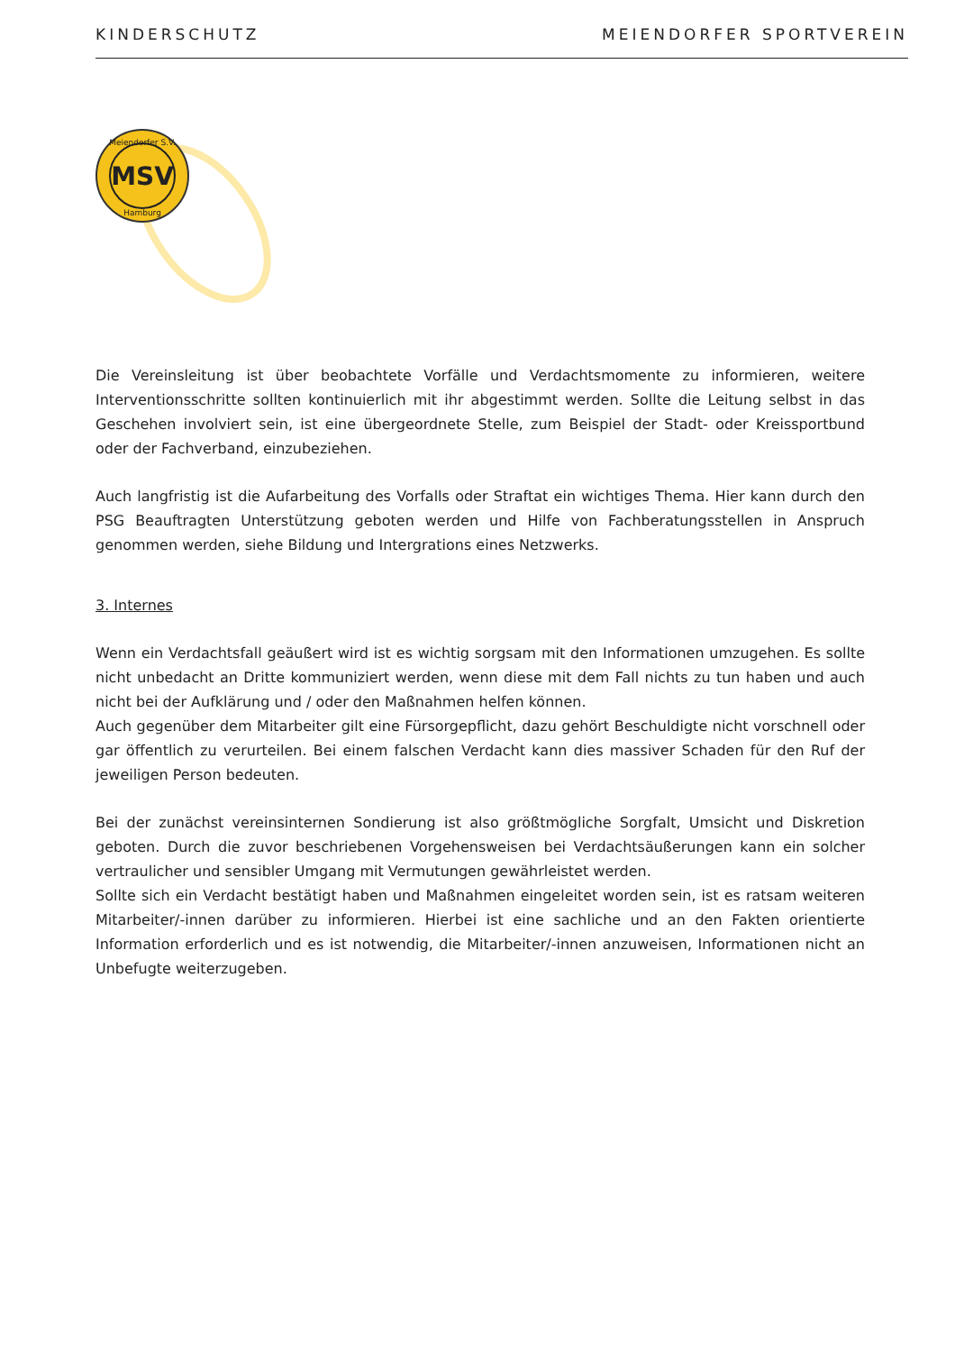KINDERSCHUTZ MEIENDORFER SPORTVEREIN
MSV
Meiendorfer S.V.
Hamburg
Die Vereinsleitung ist über beobachtete Vorfälle und Verdachtsmomente zu informieren, weitere Interventionsschritte sollten kontinuierlich mit ihr abgestimmt werden. Sollte die Leitung selbst in das Geschehen involviert sein, ist eine übergeordnete Stelle, zum Beispiel der Stadt- oder Kreissportbund oder der Fachverband, einzubeziehen.
Auch langfristig ist die Aufarbeitung des Vorfalls oder Straftat ein wichtiges Thema. Hier kann durch den PSG Beauftragten Unterstützung geboten werden und Hilfe von Fachberatungsstellen in Anspruch genommen werden, siehe Bildung und Intergrations eines Netzwerks.
3. Internes
Wenn ein Verdachtsfall geäußert wird ist es wichtig sorgsam mit den Informationen umzugehen. Es sollte nicht unbedacht an Dritte kommuniziert werden, wenn diese mit dem Fall nichts zu tun haben und auch nicht bei der Aufklärung und / oder den Maßnahmen helfen können.
Auch gegenüber dem Mitarbeiter gilt eine Fürsorgepflicht, dazu gehört Beschuldigte nicht vorschnell oder gar öffentlich zu verurteilen. Bei einem falschen Verdacht kann dies massiver Schaden für den Ruf der jeweiligen Person bedeuten.
Bei der zunächst vereinsinternen Sondierung ist also größtmögliche Sorgfalt, Umsicht und Diskretion geboten. Durch die zuvor beschriebenen Vorgehensweisen bei Verdachtsäußerungen kann ein solcher vertraulicher und sensibler Umgang mit Vermutungen gewährleistet werden.
Sollte sich ein Verdacht bestätigt haben und Maßnahmen eingeleitet worden sein, ist es ratsam weiteren Mitarbeiter/-innen darüber zu informieren. Hierbei ist eine sachliche und an den Fakten orientierte Information erforderlich und es ist notwendig, die Mitarbeiter/-innen anzuweisen, Informationen nicht an Unbefugte weiterzugeben.